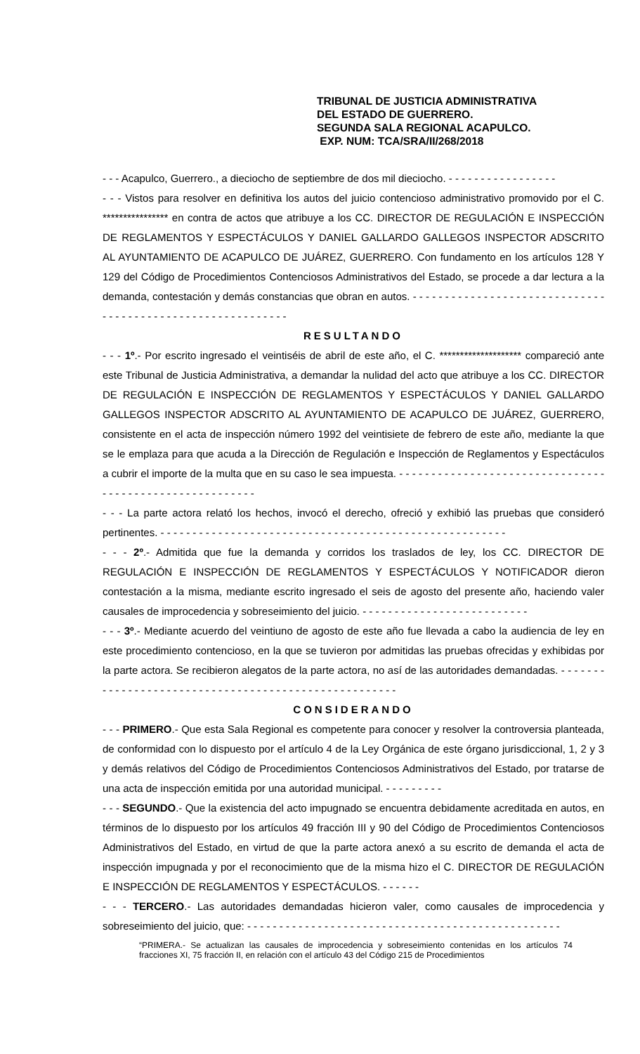TRIBUNAL DE JUSTICIA ADMINISTRATIVA
DEL ESTADO DE GUERRERO.
SEGUNDA SALA REGIONAL ACAPULCO.
EXP. NUM: TCA/SRA/II/268/2018
- - - Acapulco, Guerrero., a dieciocho de septiembre de dos mil dieciocho. - - - - - - - - - - - - - - - - -
- - - Vistos para resolver en definitiva los autos del juicio contencioso administrativo promovido por el C. **************** en contra de actos que atribuye a los CC. DIRECTOR DE REGULACIÓN E INSPECCIÓN DE REGLAMENTOS Y ESPECTÁCULOS Y DANIEL GALLARDO GALLEGOS INSPECTOR ADSCRITO AL AYUNTAMIENTO DE ACAPULCO DE JUÁREZ, GUERRERO. Con fundamento en los artículos 128 Y 129 del Código de Procedimientos Contenciosos Administrativos del Estado, se procede a dar lectura a la demanda, contestación y demás constancias que obran en autos. - - - - - - - - - - - - - - - - - - - - - - - - - - - - - - - - - - - - - - - - - - - - - - - - - - - - - - - - - - -
RESULTANDO
- - - 1º.- Por escrito ingresado el veintiséis de abril de este año, el C. ******************** compareció ante este Tribunal de Justicia Administrativa, a demandar la nulidad del acto que atribuye a los CC. DIRECTOR DE REGULACIÓN E INSPECCIÓN DE REGLAMENTOS Y ESPECTÁCULOS Y DANIEL GALLARDO GALLEGOS INSPECTOR ADSCRITO AL AYUNTAMIENTO DE ACAPULCO DE JUÁREZ, GUERRERO, consistente en el acta de inspección número 1992 del veintisiete de febrero de este año, mediante la que se le emplaza para que acuda a la Dirección de Regulación e Inspección de Reglamentos y Espectáculos a cubrir el importe de la multa que en su caso le sea impuesta. - - - - - - - - - - - - - - - - - - - - - - - - - - - - - - - - - - - - - - - - - - - - - - - - - - - - - - - -
- - - La parte actora relató los hechos, invocó el derecho, ofreció y exhibió las pruebas que consideró pertinentes. - - - - - - - - - - - - - - - - - - - - - - - - - - - - - - - - - - - - - - - - - - - - - - - - - - - - - -
- - - 2º.- Admitida que fue la demanda y corridos los traslados de ley, los CC. DIRECTOR DE REGULACIÓN E INSPECCIÓN DE REGLAMENTOS Y ESPECTÁCULOS Y NOTIFICADOR dieron contestación a la misma, mediante escrito ingresado el seis de agosto del presente año, haciendo valer causales de improcedencia y sobreseimiento del juicio. - - - - - - - - - - - - - - - - - - - - - - - - - -
- - - 3º.- Mediante acuerdo del veintiuno de agosto de este año fue llevada a cabo la audiencia de ley en este procedimiento contencioso, en la que se tuvieron por admitidas las pruebas ofrecidas y exhibidas por la parte actora. Se recibieron alegatos de la parte actora, no así de las autoridades demandadas. - - - - - - - - - - - - - - - - - - - - - - - - - - - - - - - - - - - - - - - - - - - - - - - - - - - - -
CONSIDERANDO
- - - PRIMERO.- Que esta Sala Regional es competente para conocer y resolver la controversia planteada, de conformidad con lo dispuesto por el artículo 4 de la Ley Orgánica de este órgano jurisdiccional, 1, 2 y 3 y demás relativos del Código de Procedimientos Contenciosos Administrativos del Estado, por tratarse de una acta de inspección emitida por una autoridad municipal. - - - - - - - - -
- - - SEGUNDO.- Que la existencia del acto impugnado se encuentra debidamente acreditada en autos, en términos de lo dispuesto por los artículos 49 fracción III y 90 del Código de Procedimientos Contenciosos Administrativos del Estado, en virtud de que la parte actora anexó a su escrito de demanda el acta de inspección impugnada y por el reconocimiento que de la misma hizo el C. DIRECTOR DE REGULACIÓN E INSPECCIÓN DE REGLAMENTOS Y ESPECTÁCULOS. - - - - - -
- - - TERCERO.- Las autoridades demandadas hicieron valer, como causales de improcedencia y sobreseimiento del juicio, que: - - - - - - - - - - - - - - - - - - - - - - - - - - - - - - - - - - - - - - - - - - - - - - - - -
“PRIMERA.- Se actualizan las causales de improcedencia y sobreseimiento contenidas en los artículos 74 fracciones XI, 75 fracción II, en relación con el artículo 43 del Código 215 de Procedimientos